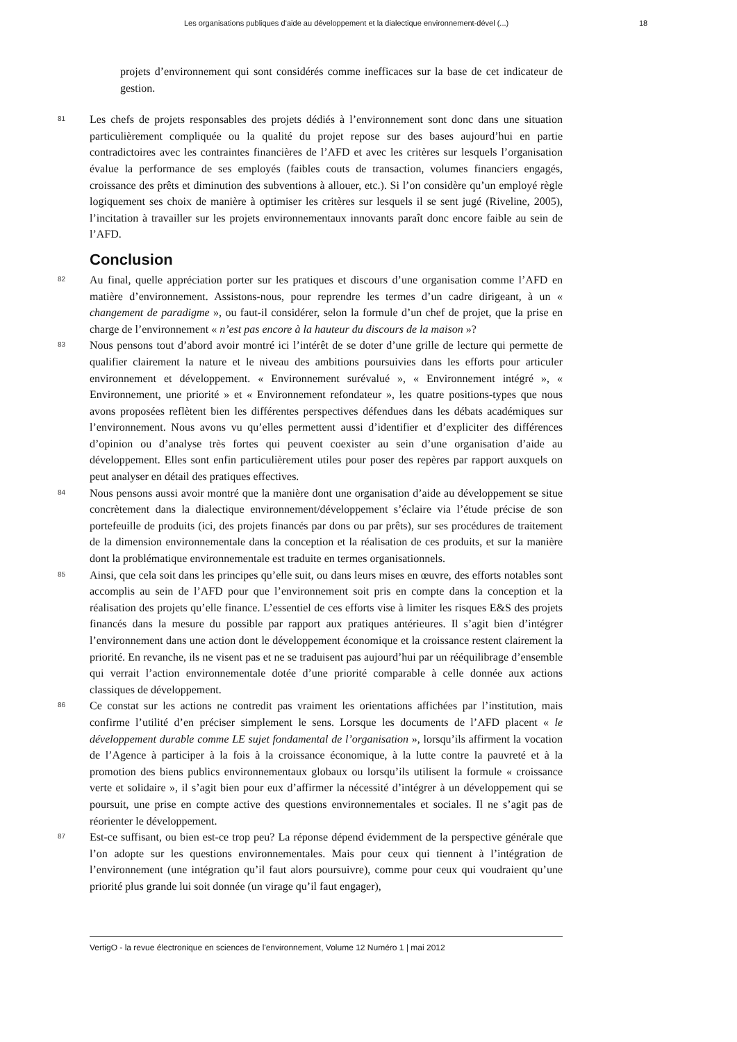Les organisations publiques d’aide au développement et la dialectique environnement-dével (...) 18
projets d’environnement qui sont considérés comme inefficaces sur la base de cet indicateur de gestion.
81
Les chefs de projets responsables des projets dédiés à l’environnement sont donc dans une situation particulièrement compliquée ou la qualité du projet repose sur des bases aujourd’hui en partie contradictoires avec les contraintes financières de l’AFD et avec les critères sur lesquels l’organisation évalue la performance de ses employés (faibles couts de transaction, volumes financiers engagés, croissance des prêts et diminution des subventions à allouer, etc.). Si l’on considère qu’un employé règle logiquement ses choix de manière à optimiser les critères sur lesquels il se sent jugé (Riveline, 2005), l’incitation à travailler sur les projets environnementaux innovants paraît donc encore faible au sein de l’AFD.
Conclusion
82
Au final, quelle appréciation porter sur les pratiques et discours d’une organisation comme l’AFD en matière d’environnement. Assistons-nous, pour reprendre les termes d’un cadre dirigeant, à un « changement de paradigme », ou faut-il considérer, selon la formule d’un chef de projet, que la prise en charge de l’environnement « n’est pas encore à la hauteur du discours de la maison »?
83
Nous pensons tout d’abord avoir montré ici l’intérêt de se doter d’une grille de lecture qui permette de qualifier clairement la nature et le niveau des ambitions poursuivies dans les efforts pour articuler environnement et développement. « Environnement surévalué », « Environnement intégré », « Environnement, une priorité » et « Environnement refondateur », les quatre positions-types que nous avons proposées reflètent bien les différentes perspectives défendues dans les débats académiques sur l’environnement. Nous avons vu qu’elles permettent aussi d’identifier et d’expliciter des différences d’opinion ou d’analyse très fortes qui peuvent coexister au sein d’une organisation d’aide au développement. Elles sont enfin particulièrement utiles pour poser des repères par rapport auxquels on peut analyser en détail des pratiques effectives.
84
Nous pensons aussi avoir montré que la manière dont une organisation d’aide au développement se situe concrètement dans la dialectique environnement/développement s’éclaire via l’étude précise de son portefeuille de produits (ici, des projets financés par dons ou par prêts), sur ses procédures de traitement de la dimension environnementale dans la conception et la réalisation de ces produits, et sur la manière dont la problématique environnementale est traduite en termes organisationnels.
85
Ainsi, que cela soit dans les principes qu’elle suit, ou dans leurs mises en œuvre, des efforts notables sont accomplis au sein de l’AFD pour que l’environnement soit pris en compte dans la conception et la réalisation des projets qu’elle finance. L’essentiel de ces efforts vise à limiter les risques E&S des projets financés dans la mesure du possible par rapport aux pratiques antérieures. Il s’agit bien d’intégrer l’environnement dans une action dont le développement économique et la croissance restent clairement la priorité. En revanche, ils ne visent pas et ne se traduisent pas aujourd’hui par un rééquilibrage d’ensemble qui verrait l’action environnementale dotée d’une priorité comparable à celle donnée aux actions classiques de développement.
86
Ce constat sur les actions ne contredit pas vraiment les orientations affichées par l’institution, mais confirme l’utilité d’en préciser simplement le sens. Lorsque les documents de l’AFD placent « le développement durable comme LE sujet fondamental de l’organisation », lorsqu’ils affirment la vocation de l’Agence à participer à la fois à la croissance économique, à la lutte contre la pauvreté et à la promotion des biens publics environnementaux globaux ou lorsqu’ils utilisent la formule « croissance verte et solidaire », il s’agit bien pour eux d’affirmer la nécessité d’intégrer à un développement qui se poursuit, une prise en compte active des questions environnementales et sociales. Il ne s’agit pas de réorienter le développement.
87
Est-ce suffisant, ou bien est-ce trop peu? La réponse dépend évidemment de la perspective générale que l’on adopte sur les questions environnementales. Mais pour ceux qui tiennent à l’intégration de l’environnement (une intégration qu’il faut alors poursuivre), comme pour ceux qui voudraient qu’une priorité plus grande lui soit donnée (un virage qu’il faut engager),
VertigO - la revue électronique en sciences de l'environnement, Volume 12 Numéro 1 | mai 2012